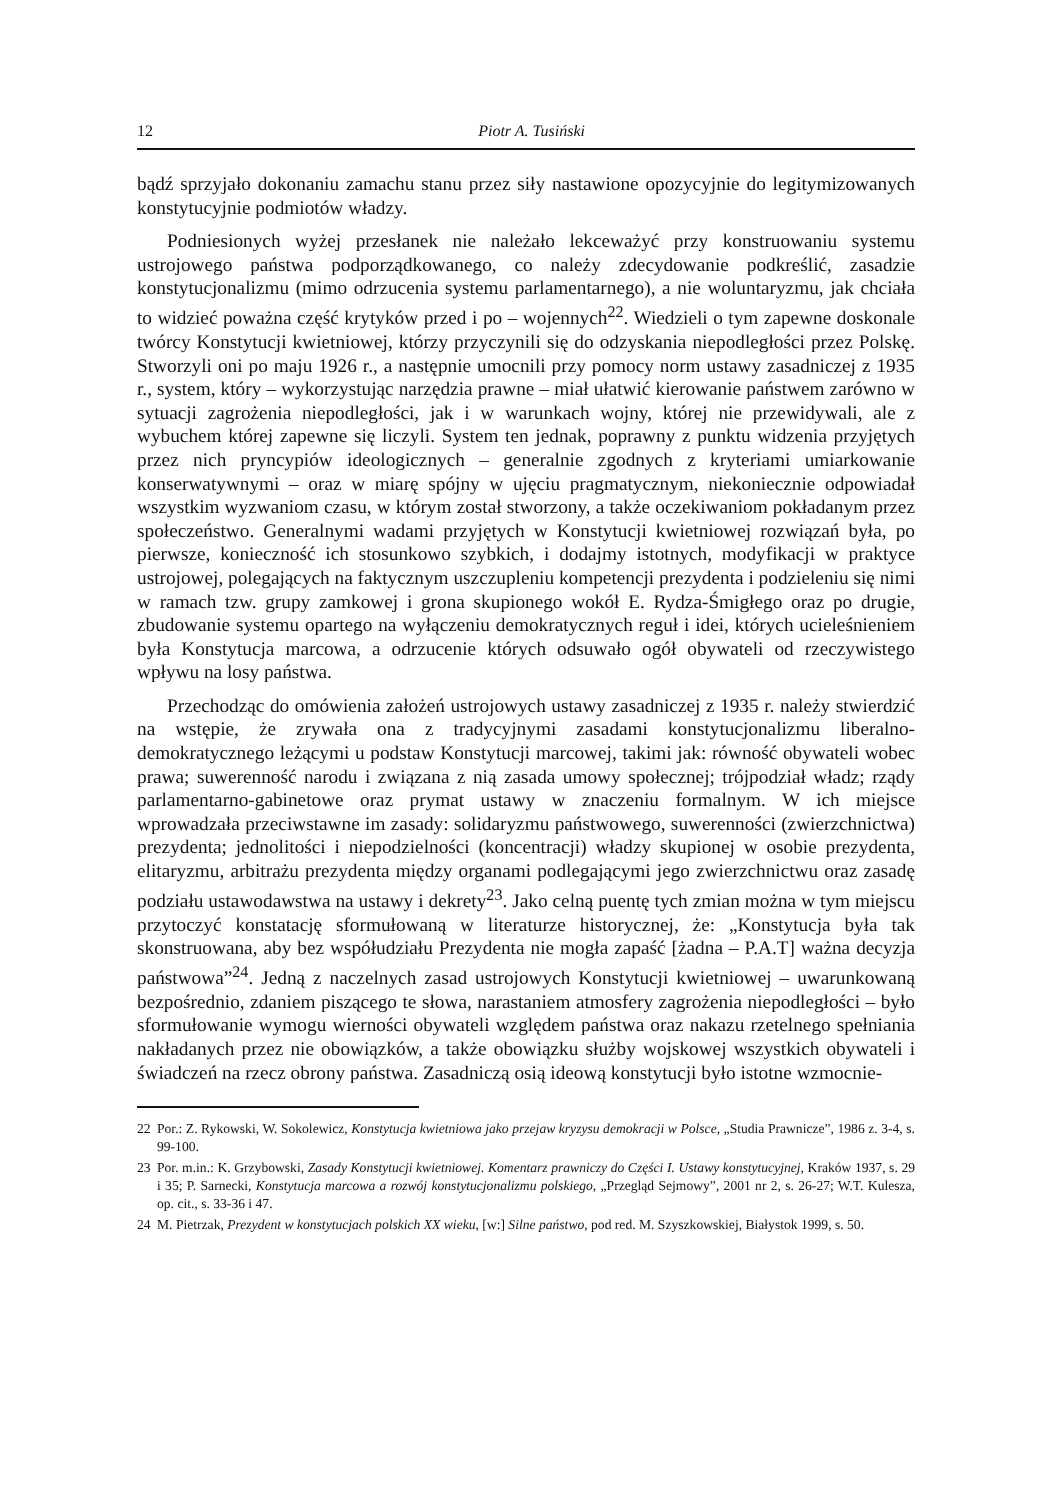12 Piotr A. Tusiński
bądź sprzyjało dokonaniu zamachu stanu przez siły nastawione opozycyjnie do legitymizowanych konstytucyjnie podmiotów władzy.
Podniesionych wyżej przesłanek nie należało lekceważyć przy konstruowaniu systemu ustrojowego państwa podporządkowanego, co należy zdecydowanie podkreślić, zasadzie konstytucjonalizmu (mimo odrzucenia systemu parlamentarnego), a nie woluntaryzmu, jak chciała to widzieć poważna część krytyków przed i po – wojennych<sup>22</sup>. Wiedzieli o tym zapewne doskonale twórcy Konstytucji kwietniowej, którzy przyczynili się do odzyskania niepodległości przez Polskę. Stworzyli oni po maju 1926 r., a następnie umocnili przy pomocy norm ustawy zasadniczej z 1935 r., system, który – wykorzystując narzędzia prawne – miał ułatwić kierowanie państwem zarówno w sytuacji zagrożenia niepodległości, jak i w warunkach wojny, której nie przewidywali, ale z wybuchem której zapewne się liczyli. System ten jednak, poprawny z punktu widzenia przyjętych przez nich pryncypiów ideologicznych – generalnie zgodnych z kryteriami umiarkowanie konserwatywnymi – oraz w miarę spójny w ujęciu pragmatycznym, niekoniecznie odpowiadał wszystkim wyzwaniom czasu, w którym został stworzony, a także oczekiwaniom pokładanym przez społeczeństwo. Generalnymi wadami przyjętych w Konstytucji kwietniowej rozwiązań była, po pierwsze, konieczność ich stosunkowo szybkich, i dodajmy istotnych, modyfikacji w praktyce ustrojowej, polegających na faktycznym uszczupleniu kompetencji prezydenta i podzieleniu się nimi w ramach tzw. grupy zamkowej i grona skupionego wokół E. Rydza-Śmigłego oraz po drugie, zbudowanie systemu opartego na wyłączeniu demokratycznych reguł i idei, których ucieleśnieniem była Konstytucja marcowa, a odrzucenie których odsuwało ogół obywateli od rzeczywistego wpływu na losy państwa.
Przechodząc do omówienia założeń ustrojowych ustawy zasadniczej z 1935 r. należy stwierdzić na wstępie, że zrywała ona z tradycyjnymi zasadami konstytucjonalizmu liberalno-demokratycznego leżącymi u podstaw Konstytucji marcowej, takimi jak: równość obywateli wobec prawa; suwerenność narodu i związana z nią zasada umowy społecznej; trójpodział władz; rządy parlamentarno-gabinetowe oraz prymat ustawy w znaczeniu formalnym. W ich miejsce wprowadzała przeciwstawne im zasady: solidaryzmu państwowego, suwerenności (zwierzchnictwa) prezydenta; jednolitości i niepodzielności (koncentracji) władzy skupionej w osobie prezydenta, elitaryzmu, arbitrażu prezydenta między organami podlegającymi jego zwierzchnictwu oraz zasadę podziału ustawodawstwa na ustawy i dekrety<sup>23</sup>. Jako celną puentę tych zmian można w tym miejscu przytoczyć konstatację sformułowaną w literaturze historycznej, że: „Konstytucja była tak skonstruowana, aby bez współudziału Prezydenta nie mogła zapaść [żadna – P.A.T] ważna decyzja państwowa”<sup>24</sup>. Jedną z naczelnych zasad ustrojowych Konstytucji kwietniowej – uwarunkowaną bezpośrednio, zdaniem piszącego te słowa, narastaniem atmosfery zagrożenia niepodległości – było sformułowanie wymogu wierności obywateli względem państwa oraz nakazu rzetelnego spełniania nakładanych przez nie obowiązków, a także obowiązku służby wojskowej wszystkich obywateli i świadczeń na rzecz obrony państwa. Zasadniczą osią ideową konstytucji było istotne wzmocnie-
22 Por.: Z. Rykowski, W. Sokolewicz, Konstytucja kwietniowa jako przejaw kryzysu demokracji w Polsce, „Studia Prawnicze”, 1986 z. 3-4, s. 99-100.
23 Por. m.in.: K. Grzybowski, Zasady Konstytucji kwietniowej. Komentarz prawniczy do Części I. Ustawy konstytucyjnej, Kraków 1937, s. 29 i 35; P. Sarnecki, Konstytucja marcowa a rozwój konstytucjonalizmu polskiego, „Przegląd Sejmowy”, 2001 nr 2, s. 26-27; W.T. Kulesza, op. cit., s. 33-36 i 47.
24 M. Pietrzak, Prezydent w konstytucjach polskich XX wieku, [w:] Silne państwo, pod red. M. Szyszkowskiej, Białystok 1999, s. 50.